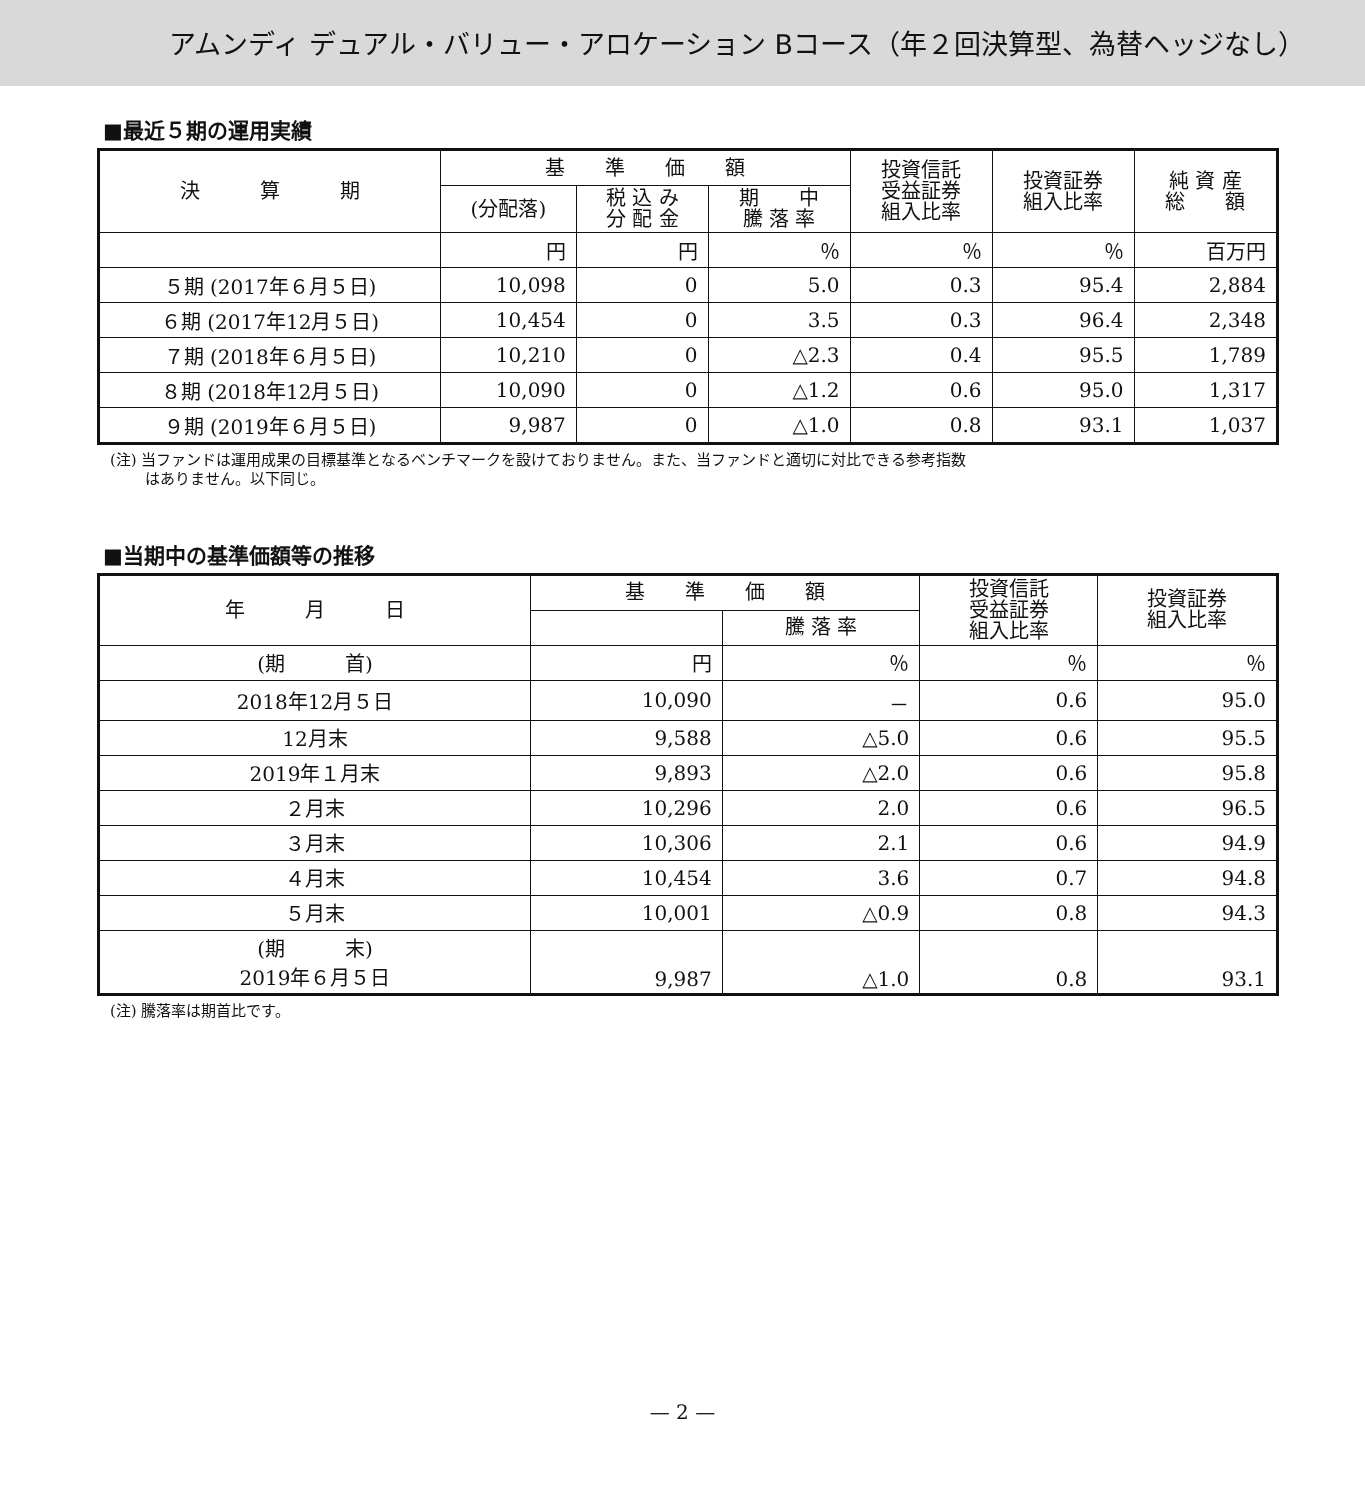アムンディ デュアル・バリュー・アロケーション Bコース（年２回決算型、為替ヘッジなし）
■最近５期の運用実績
| 決 算 期 | 基 準 価 額 | | | 投資信託 受益証券 組入比率 | 投資証券 組入比率 | 純 資 産 総 額 |
| --- | --- | --- | --- | --- | --- | --- |
| | (分配落) | 税 込 み 分 配 金 | 期 中 騰 落 率 | | | |
| | 円 | 円 | ％ | ％ | ％ | 百万円 |
| ５期 (2017年６月５日) | 10,098 | 0 | 5.0 | 0.3 | 95.4 | 2,884 |
| ６期 (2017年12月５日) | 10,454 | 0 | 3.5 | 0.3 | 96.4 | 2,348 |
| ７期 (2018年６月５日) | 10,210 | 0 | △2.3 | 0.4 | 95.5 | 1,789 |
| ８期 (2018年12月５日) | 10,090 | 0 | △1.2 | 0.6 | 95.0 | 1,317 |
| ９期 (2019年６月５日) | 9,987 | 0 | △1.0 | 0.8 | 93.1 | 1,037 |
(注) 当ファンドは運用成果の目標基準となるベンチマークを設けておりません。また、当ファンドと適切に対比できる参考指数
　　 はありません。以下同じ。
■当期中の基準価額等の推移
| 年 月 日 | 基 準 価 額 | | 投資信託 受益証券 組入比率 | 投資証券 組入比率 |
| --- | --- | --- | --- | --- |
| | | 騰 落 率 | | |
| (期 首) | 円 | ％ | ％ | ％ |
| 2018年12月５日 | 10,090 | － | 0.6 | 95.0 |
| 12月末 | 9,588 | △5.0 | 0.6 | 95.5 |
| 2019年１月末 | 9,893 | △2.0 | 0.6 | 95.8 |
| ２月末 | 10,296 | 2.0 | 0.6 | 96.5 |
| ３月末 | 10,306 | 2.1 | 0.6 | 94.9 |
| ４月末 | 10,454 | 3.6 | 0.7 | 94.8 |
| ５月末 | 10,001 | △0.9 | 0.8 | 94.3 |
| (期 末) 2019年６月５日 | 9,987 | △1.0 | 0.8 | 93.1 |
(注) 騰落率は期首比です。
— 2 —